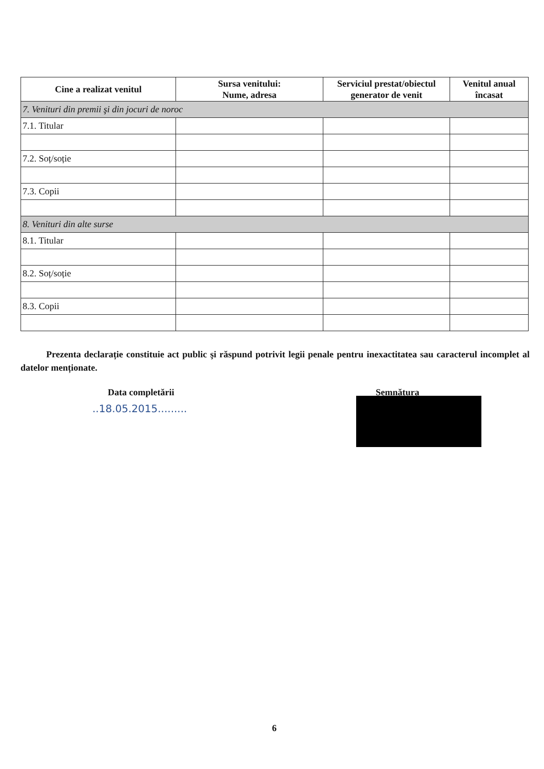| Cine a realizat venitul | Sursa venitului: Nume, adresa | Serviciul prestat/obiectul generator de venit | Venitul anual încasat |
| --- | --- | --- | --- |
| 7. Venituri din premii şi din jocuri de noroc | | | |
| 7.1. Titular | | | |
| 7.2. Soț/soție | | | |
| 7.3. Copii | | | |
| 8. Venituri din alte surse | | | |
| 8.1. Titular | | | |
| 8.2. Soț/soție | | | |
| 8.3. Copii | | | |
Prezenta declarație constituie act public şi răspund potrivit legii penale pentru inexactitatea sau caracterul incomplet al datelor menționate.
Data completării Semnătura
..18.05.2015.........
6